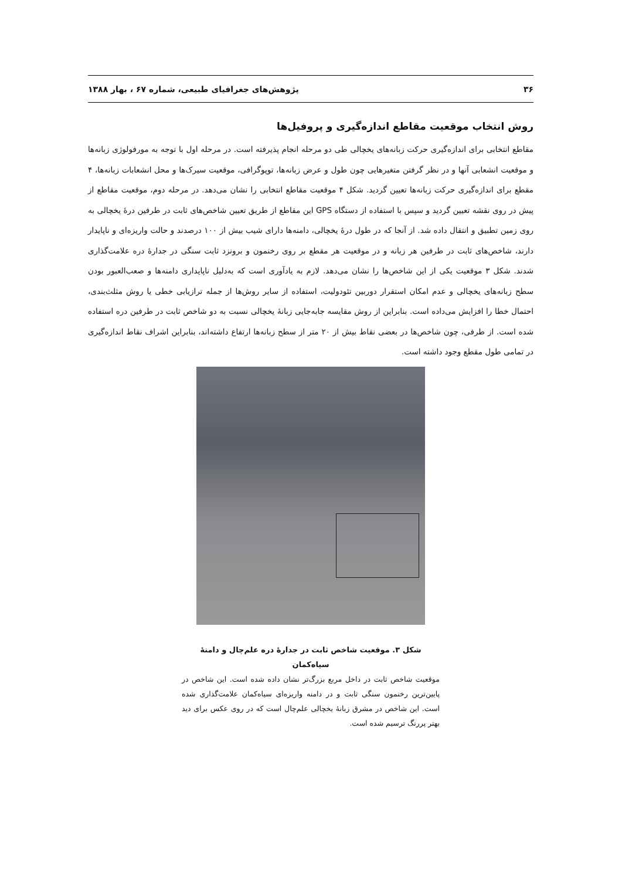۳۶ پژوهش‌های جغرافیای طبیعی، شماره ۶۷ ، بهار ۱۳۸۸
روش انتخاب موقعیت مقاطع اندازه‌گیری و پروفیل‌ها
مقاطع انتخابی برای اندازه‌گیری حرکت زبانه‌های یخچالی طی دو مرحله انجام پذیرفته است. در مرحله اول با توجه به مورفولوژی زبانه‌ها و موقعیت انشعابی آنها و در نظر گرفتن متغیرهایی چون طول و عرض زبانه‌ها، توپوگرافی، موقعیت سیرک‌ها و محل انشعابات زبانه‌ها، ۴ مقطع برای اندازه‌گیری حرکت زبانه‌ها تعیین گردید. شکل ۴ موقعیت مقاطع انتخابی را نشان می‌دهد. در مرحله دوم، موقعیت مقاطع از پیش در روی نقشه تعیین گردید و سپس با استفاده از دستگاه GPS این مقاطع از طریق تعیین شاخص‌های ثابت در طرفین درهٔ یخچالی به روی زمین تطبیق و انتقال داده شد. از آنجا که در طول درهٔ یخچالی، دامنه‌ها دارای شیب بیش از ۱۰۰ درصدند و حالت واریزه‌ای و ناپایدار دارند، شاخص‌های ثابت در طرفین هر زبانه و در موقعیت هر مقطع بر روی رخنمون و برونزد ثابت سنگی در جدارهٔ دره علامت‌گذاری شدند. شکل ۳ موقعیت یکی از این شاخص‌ها را نشان می‌دهد. لازم به یادآوری است که به‌دلیل ناپایداری دامنه‌ها و صعب‌العبور بودن سطح زبانه‌های یخچالی و عدم امکان استقرار دوربین تئودولیت، استفاده از سایر روش‌ها از جمله ترازیابی خطی یا روش مثلث‌بندی، احتمال خطا را افزایش می‌داده است. بنابراین از روش مقایسه جابه‌جایی زبانهٔ یخچالی نسبت به دو شاخص ثابت در طرفین دره استفاده شده است. از طرفی، چون شاخص‌ها در بعضی نقاط بیش از ۲۰ متر از سطح زبانه‌ها ارتفاع داشته‌اند، بنابراین اشراف نقاط اندازه‌گیری در تمامی طول مقطع وجود داشته است.
شکل ۳. موقعیت شاخص ثابت در جدارهٔ دره علم‌چال و دامنهٔ سیاه‌کمان
موقعیت شاخص ثابت در داخل مربع بزرگ‌تر نشان داده شده است. این شاخص در پایین‌ترین رخنمون سنگی ثابت و در دامنه واریزه‌ای سیاه‌کمان علامت‌گذاری شده است. این شاخص در مشرق زبانهٔ یخچالی علم‌چال است که در روی عکس برای دید بهتر پررنگ ترسیم شده است.